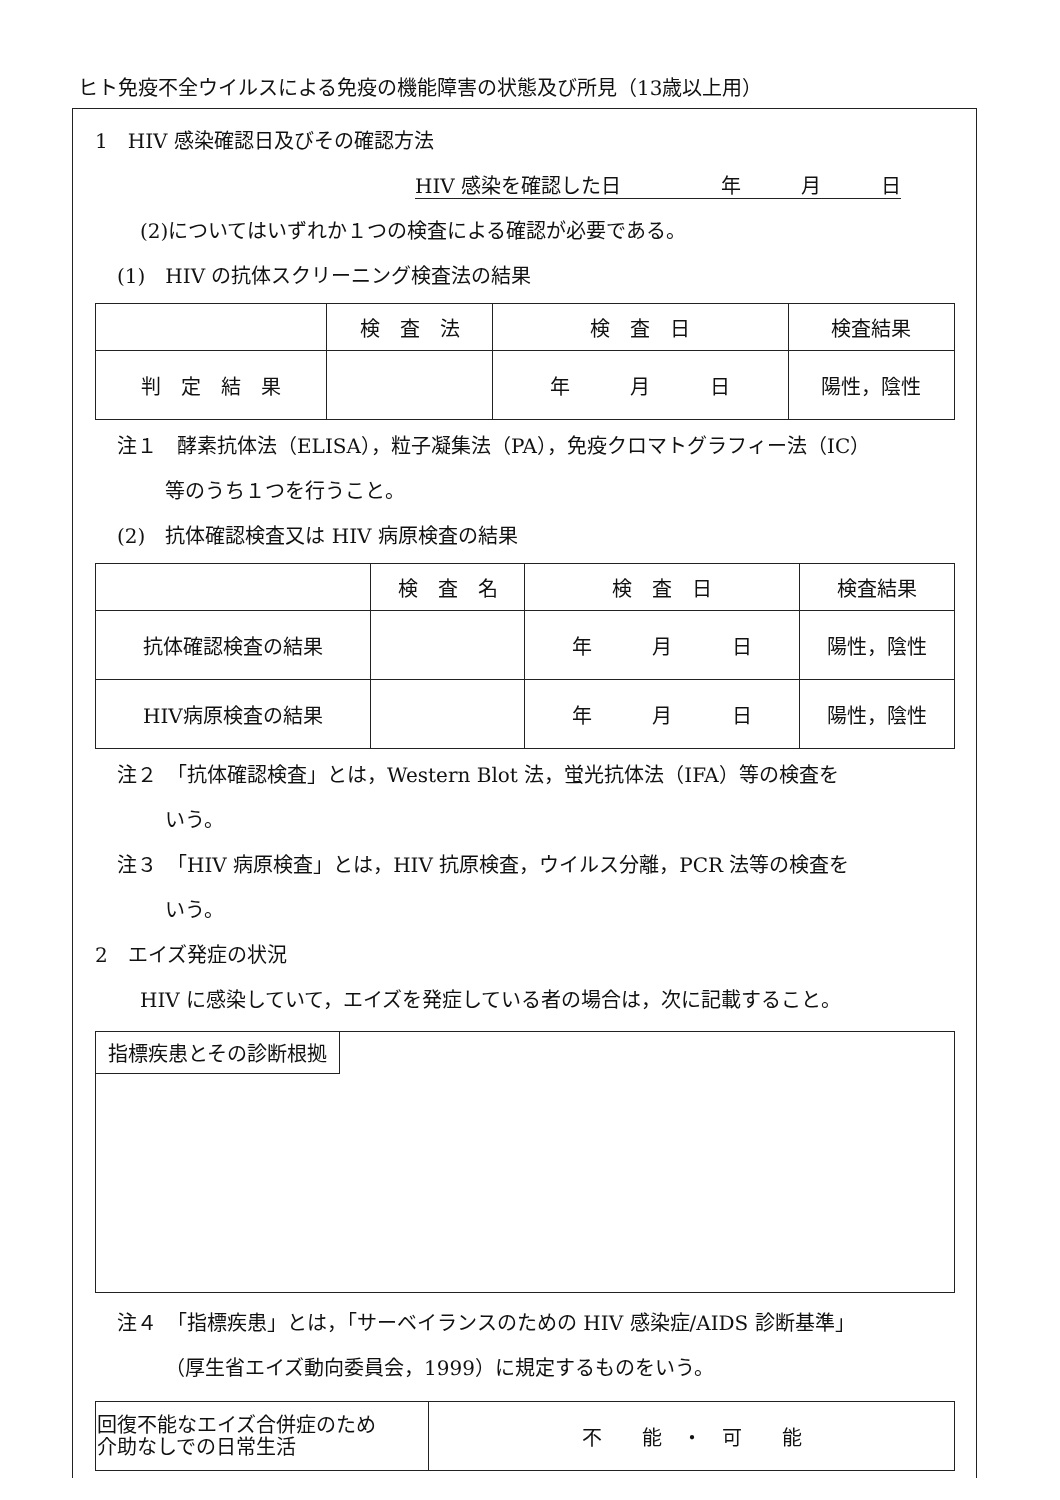ヒト免疫不全ウイルスによる免疫の機能障害の状態及び所見（13歳以上用）
1　HIV 感染確認日及びその確認方法
HIV 感染を確認した日　　　　　年　　　月　　　日
(2)についてはいずれか１つの検査による確認が必要である。
(1)　HIV の抗体スクリーニング検査法の結果
| | 検 査 法 | 検 査 日 | 検査結果 |
| --- | --- | --- | --- |
| 判 定 結 果 | | 年 月 日 | 陽性，陰性 |
注１　酵素抗体法（ELISA），粒子凝集法（PA），免疫クロマトグラフィー法（IC）
等のうち１つを行うこと。
(2)　抗体確認検査又は HIV 病原検査の結果
| | 検 査 名 | 検 査 日 | 検査結果 |
| --- | --- | --- | --- |
| 抗体確認検査の結果 | | 年 月 日 | 陽性，陰性 |
| HIV病原検査の結果 | | 年 月 日 | 陽性，陰性 |
注２　「抗体確認検査」とは，Western Blot 法，蛍光抗体法（IFA）等の検査を
いう。
注３　「HIV 病原検査」とは，HIV 抗原検査，ウイルス分離，PCR 法等の検査を
いう。
2　エイズ発症の状況
HIV に感染していて，エイズを発症している者の場合は，次に記載すること。
指標疾患とその診断根拠
注４　「指標疾患」とは，「サーベイランスのための HIV 感染症/AIDS 診断基準」
（厚生省エイズ動向委員会，1999）に規定するものをいう。
| 回復不能なエイズ合併症のため 介助なしでの日常生活 | 不 能 ・ 可 能 |